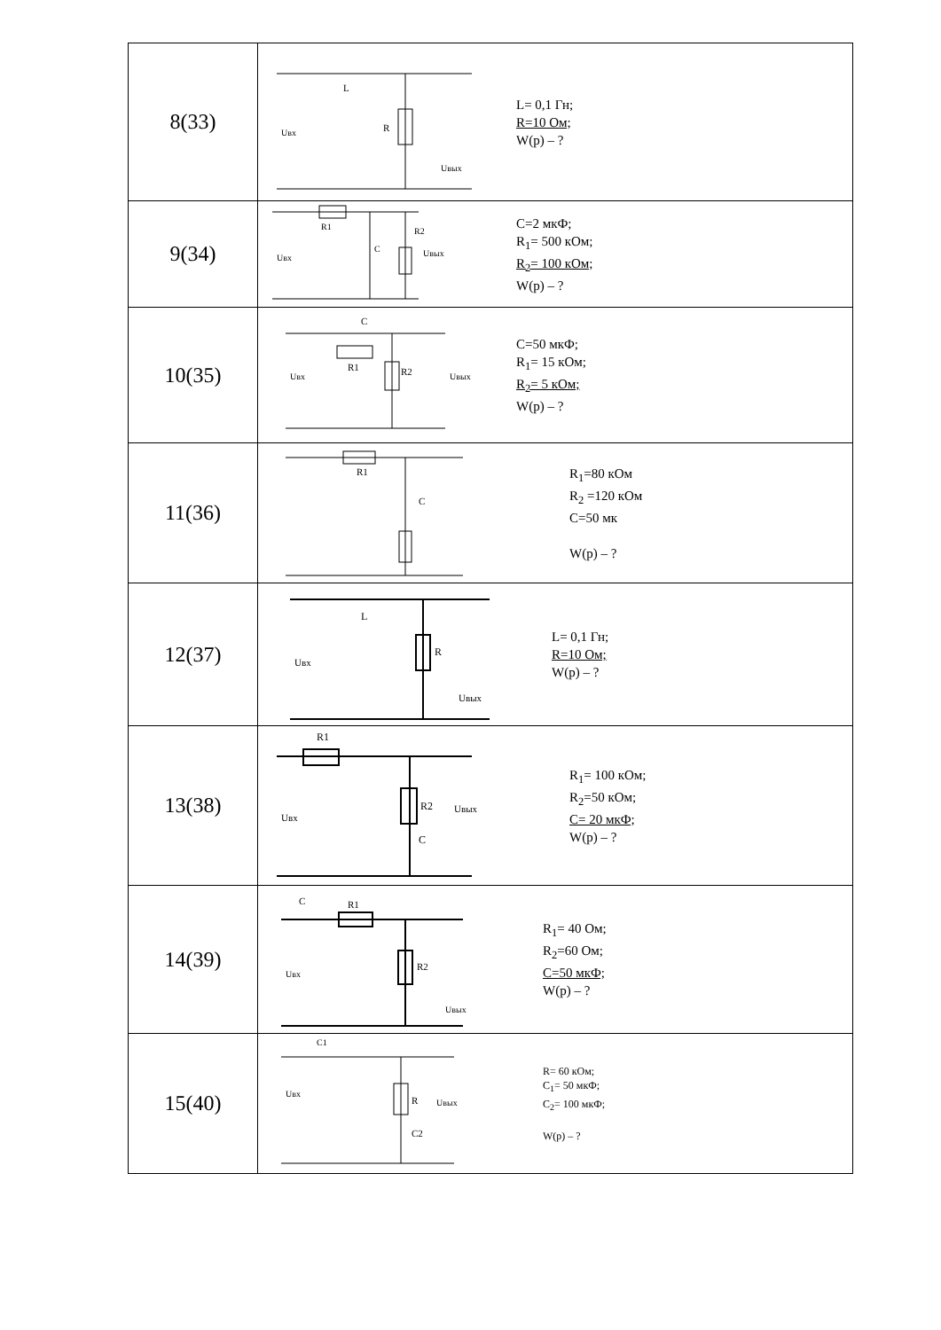| 8(33) | R L Uвх Uвых L= 0,1 Гн; R=10 Ом; W(p) – ? |
| 9(34) | R1 C R2 Uвх Uвых C=2 мкФ; R<sub>1</sub>= 500 кОм; R<sub>2</sub>= 100 кОм; W(p) – ? |
| 10(35) | R1 R2 C Uвх Uвых C=50 мкФ; R<sub>1</sub>= 15 кОм; R<sub>2</sub>= 5 кОм; W(p) – ? |
| 11(36) | R1 C R<sub>1</sub>=80 кОм R<sub>2</sub> =120 кОм C=50 мк W(p) – ? |
| 12(37) | L R Uвх Uвых L= 0,1 Гн; R=10 Ом; W(p) – ? |
| 13(38) | R1 R2 C Uвх Uвых R<sub>1</sub>= 100 кОм; R<sub>2</sub>=50 кОм; C= 20 мкФ; W(p) – ? |
| 14(39) | C R1 R2 Uвх Uвых R<sub>1</sub>= 40 Ом; R<sub>2</sub>=60 Ом; C=50 мкФ; W(p) – ? |
| 15(40) | C1 R C2 Uвх Uвых R= 60 кОм; C<sub>1</sub>= 50 мкФ; C<sub>2</sub>= 100 мкФ; W(p) – ? |